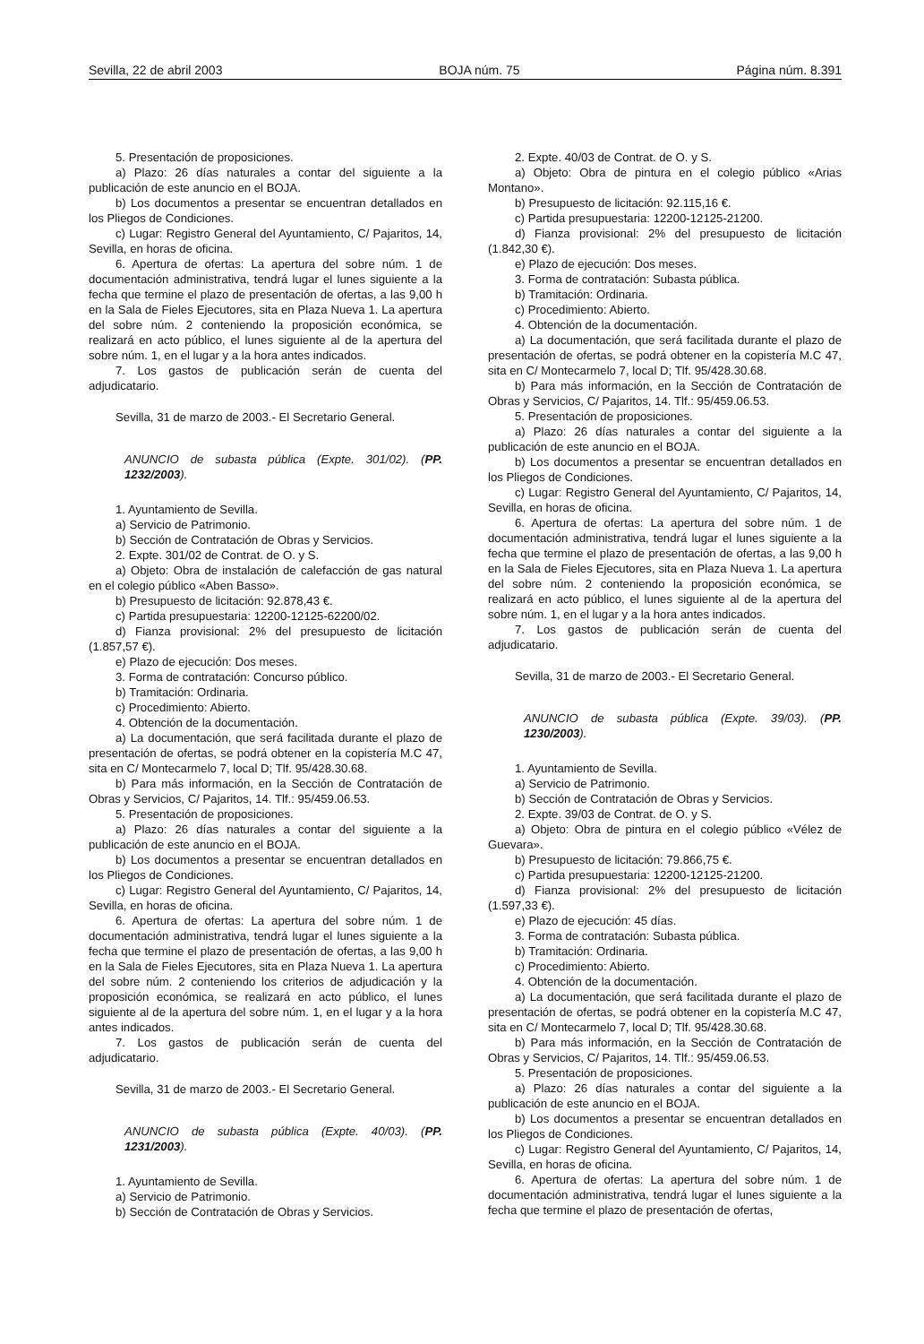Sevilla, 22 de abril 2003 BOJA núm. 75 Página núm. 8.391
5. Presentación de proposiciones.
a) Plazo: 26 días naturales a contar del siguiente a la publicación de este anuncio en el BOJA.
b) Los documentos a presentar se encuentran detallados en los Pliegos de Condiciones.
c) Lugar: Registro General del Ayuntamiento, C/ Pajaritos, 14, Sevilla, en horas de oficina.
6. Apertura de ofertas: La apertura del sobre núm. 1 de documentación administrativa, tendrá lugar el lunes siguiente a la fecha que termine el plazo de presentación de ofertas, a las 9,00 h en la Sala de Fieles Ejecutores, sita en Plaza Nueva 1. La apertura del sobre núm. 2 conteniendo la proposición económica, se realizará en acto público, el lunes siguiente al de la apertura del sobre núm. 1, en el lugar y a la hora antes indicados.
7. Los gastos de publicación serán de cuenta del adjudicatario.
Sevilla, 31 de marzo de 2003.- El Secretario General.
ANUNCIO de subasta pública (Expte. 301/02). (PP. 1232/2003).
1. Ayuntamiento de Sevilla.
a) Servicio de Patrimonio.
b) Sección de Contratación de Obras y Servicios.
2. Expte. 301/02 de Contrat. de O. y S.
a) Objeto: Obra de instalación de calefacción de gas natural en el colegio público «Aben Basso».
b) Presupuesto de licitación: 92.878,43 €.
c) Partida presupuestaria: 12200-12125-62200/02.
d) Fianza provisional: 2% del presupuesto de licitación (1.857,57 €).
e) Plazo de ejecución: Dos meses.
3. Forma de contratación: Concurso público.
b) Tramitación: Ordinaria.
c) Procedimiento: Abierto.
4. Obtención de la documentación.
a) La documentación, que será facilitada durante el plazo de presentación de ofertas, se podrá obtener en la copistería M.C 47, sita en C/ Montecarmelo 7, local D; Tlf. 95/428.30.68.
b) Para más información, en la Sección de Contratación de Obras y Servicios, C/ Pajaritos, 14. Tlf.: 95/459.06.53.
5. Presentación de proposiciones.
a) Plazo: 26 días naturales a contar del siguiente a la publicación de este anuncio en el BOJA.
b) Los documentos a presentar se encuentran detallados en los Pliegos de Condiciones.
c) Lugar: Registro General del Ayuntamiento, C/ Pajaritos, 14, Sevilla, en horas de oficina.
6. Apertura de ofertas: La apertura del sobre núm. 1 de documentación administrativa, tendrá lugar el lunes siguiente a la fecha que termine el plazo de presentación de ofertas, a las 9,00 h en la Sala de Fieles Ejecutores, sita en Plaza Nueva 1. La apertura del sobre núm. 2 conteniendo los criterios de adjudicación y la proposición económica, se realizará en acto público, el lunes siguiente al de la apertura del sobre núm. 1, en el lugar y a la hora antes indicados.
7. Los gastos de publicación serán de cuenta del adjudicatario.
Sevilla, 31 de marzo de 2003.- El Secretario General.
ANUNCIO de subasta pública (Expte. 40/03). (PP. 1231/2003).
1. Ayuntamiento de Sevilla.
a) Servicio de Patrimonio.
b) Sección de Contratación de Obras y Servicios.
2. Expte. 40/03 de Contrat. de O. y S.
a) Objeto: Obra de pintura en el colegio público «Arias Montano».
b) Presupuesto de licitación: 92.115,16 €.
c) Partida presupuestaria: 12200-12125-21200.
d) Fianza provisional: 2% del presupuesto de licitación (1.842,30 €).
e) Plazo de ejecución: Dos meses.
3. Forma de contratación: Subasta pública.
b) Tramitación: Ordinaria.
c) Procedimiento: Abierto.
4. Obtención de la documentación.
a) La documentación, que será facilitada durante el plazo de presentación de ofertas, se podrá obtener en la copistería M.C 47, sita en C/ Montecarmelo 7, local D; Tlf. 95/428.30.68.
b) Para más información, en la Sección de Contratación de Obras y Servicios, C/ Pajaritos, 14. Tlf.: 95/459.06.53.
5. Presentación de proposiciones.
a) Plazo: 26 días naturales a contar del siguiente a la publicación de este anuncio en el BOJA.
b) Los documentos a presentar se encuentran detallados en los Pliegos de Condiciones.
c) Lugar: Registro General del Ayuntamiento, C/ Pajaritos, 14, Sevilla, en horas de oficina.
6. Apertura de ofertas: La apertura del sobre núm. 1 de documentación administrativa, tendrá lugar el lunes siguiente a la fecha que termine el plazo de presentación de ofertas, a las 9,00 h en la Sala de Fieles Ejecutores, sita en Plaza Nueva 1. La apertura del sobre núm. 2 conteniendo la proposición económica, se realizará en acto público, el lunes siguiente al de la apertura del sobre núm. 1, en el lugar y a la hora antes indicados.
7. Los gastos de publicación serán de cuenta del adjudicatario.
Sevilla, 31 de marzo de 2003.- El Secretario General.
ANUNCIO de subasta pública (Expte. 39/03). (PP. 1230/2003).
1. Ayuntamiento de Sevilla.
a) Servicio de Patrimonio.
b) Sección de Contratación de Obras y Servicios.
2. Expte. 39/03 de Contrat. de O. y S.
a) Objeto: Obra de pintura en el colegio público «Vélez de Guevara».
b) Presupuesto de licitación: 79.866,75 €.
c) Partida presupuestaria: 12200-12125-21200.
d) Fianza provisional: 2% del presupuesto de licitación (1.597,33 €).
e) Plazo de ejecución: 45 días.
3. Forma de contratación: Subasta pública.
b) Tramitación: Ordinaria.
c) Procedimiento: Abierto.
4. Obtención de la documentación.
a) La documentación, que será facilitada durante el plazo de presentación de ofertas, se podrá obtener en la copistería M.C 47, sita en C/ Montecarmelo 7, local D; Tlf. 95/428.30.68.
b) Para más información, en la Sección de Contratación de Obras y Servicios, C/ Pajaritos, 14. Tlf.: 95/459.06.53.
5. Presentación de proposiciones.
a) Plazo: 26 días naturales a contar del siguiente a la publicación de este anuncio en el BOJA.
b) Los documentos a presentar se encuentran detallados en los Pliegos de Condiciones.
c) Lugar: Registro General del Ayuntamiento, C/ Pajaritos, 14, Sevilla, en horas de oficina.
6. Apertura de ofertas: La apertura del sobre núm. 1 de documentación administrativa, tendrá lugar el lunes siguiente a la fecha que termine el plazo de presentación de ofertas,